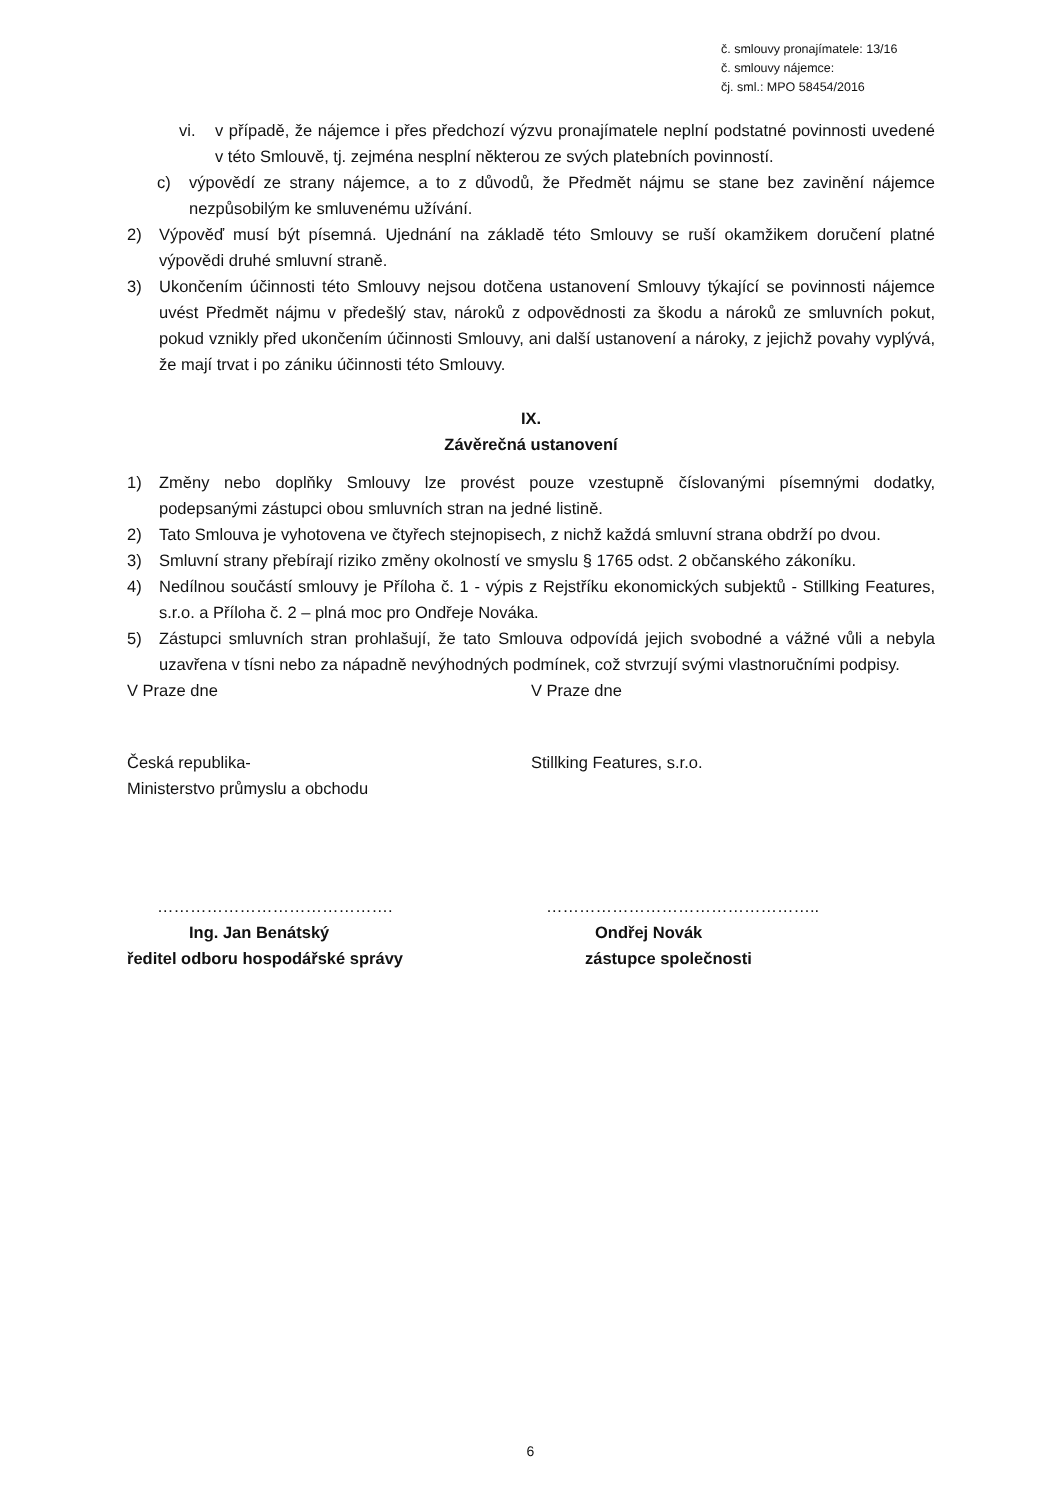č. smlouvy pronajímatele: 13/16
č. smlouvy nájemce:
čj. sml.: MPO 58454/2016
vi. v případě, že nájemce i přes předchozí výzvu pronajímatele neplní podstatné povinnosti uvedené v této Smlouvě, tj. zejména nesplní některou ze svých platebních povinností.
c) výpovědí ze strany nájemce, a to z důvodů, že Předmět nájmu se stane bez zavinění nájemce nezpůsobilým ke smluvenému užívání.
2) Výpověď musí být písemná. Ujednání na základě této Smlouvy se ruší okamžikem doručení platné výpovědi druhé smluvní straně.
3) Ukončením účinnosti této Smlouvy nejsou dotčena ustanovení Smlouvy týkající se povinnosti nájemce uvést Předmět nájmu v předešlý stav, nároků z odpovědnosti za škodu a nároků ze smluvních pokut, pokud vznikly před ukončením účinnosti Smlouvy, ani další ustanovení a nároky, z jejichž povahy vyplývá, že mají trvat i po zániku účinnosti této Smlouvy.
IX.
Závěrečná ustanovení
1) Změny nebo doplňky Smlouvy lze provést pouze vzestupně číslovanými písemnými dodatky, podepsanými zástupci obou smluvních stran na jedné listině.
2) Tato Smlouva je vyhotovena ve čtyřech stejnopisech, z nichž každá smluvní strana obdrží po dvou.
3) Smluvní strany přebírají riziko změny okolností ve smyslu § 1765 odst. 2 občanského zákoníku.
4) Nedílnou součástí smlouvy je Příloha č. 1 - výpis z Rejstříku ekonomických subjektů - Stillking Features, s.r.o. a Příloha č. 2 – plná moc pro Ondřeje Nováka.
5) Zástupci smluvních stran prohlašují, že tato Smlouva odpovídá jejich svobodné a vážné vůli a nebyla uzavřena v tísni nebo za nápadně nevýhodných podmínek, což stvrzují svými vlastnoručními podpisy.
V Praze dne V Praze dne
Česká republika-
Ministerstvo průmyslu a obchodu
Stillking Features, s.r.o.
……………………………………. …………………………………………..
Ing. Jan Benátský
ředitel odboru hospodářské správy
Ondřej Novák
zástupce společnosti
6